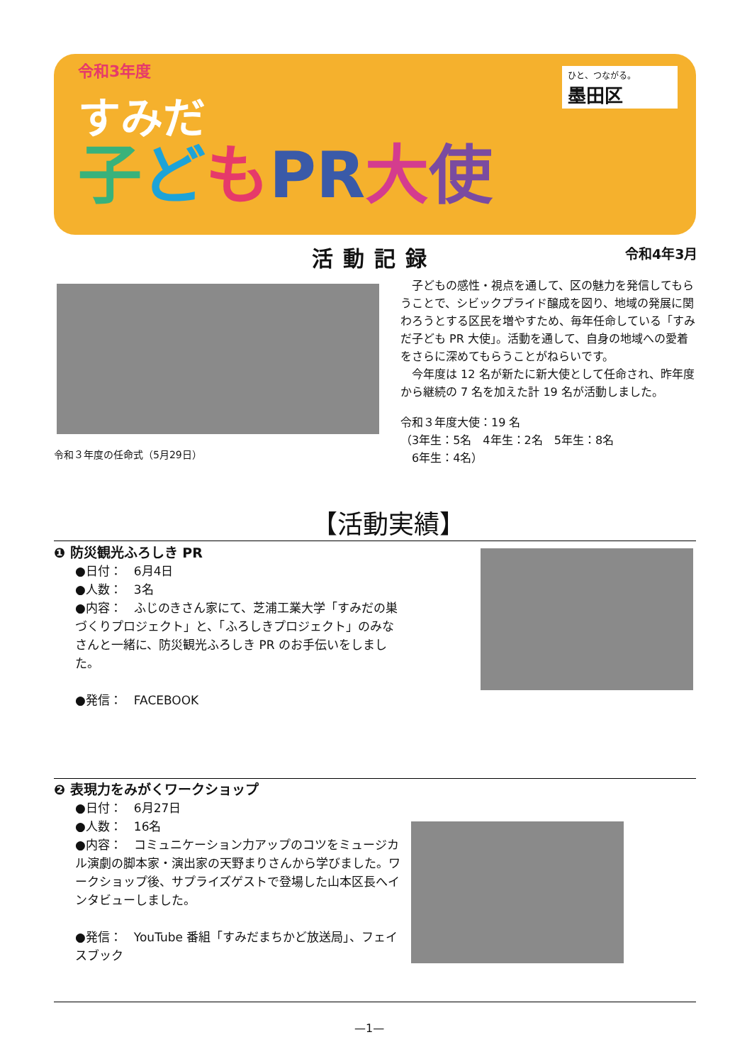令和3年度
すみだ
子どもPR 大使
ひと、つながる。
墨田区
活動記録 令和4年3月
令和３年度の任命式（5月29日）
　子どもの感性・視点を通して、区の魅力を発信してもらうことで、シビックプライド醸成を図り、地域の発展に関わろうとする区民を増やすため、毎年任命している「すみだ子ども PR 大使」。活動を通して、自身の地域への愛着をさらに深めてもらうことがねらいです。
　今年度は 12 名が新たに新大使として任命され、昨年度から継続の 7 名を加えた計 19 名が活動しました。
令和３年度大使：19 名
（3年生：5名　4年生：2名　5年生：8名
　6年生：4名）
【活動実績】
❶ 防災観光ふろしき PR
●日付：　6月4日
●人数：　3名
●内容：　ふじのきさん家にて、芝浦工業大学「すみだの巣づくりプロジェクト」と、「ふろしきプロジェクト」のみなさんと一緒に、防災観光ふろしき PR のお手伝いをしました。
●発信：　FACEBOOK
❷ 表現力をみがくワークショップ
●日付：　6月27日
●人数：　16名
●内容：　コミュニケーション力アップのコツをミュージカル演劇の脚本家・演出家の天野まりさんから学びました。ワークショップ後、サプライズゲストで登場した山本区長へインタビューしました。
●発信：　YouTube 番組「すみだまちかど放送局」、フェイスブック
—1—